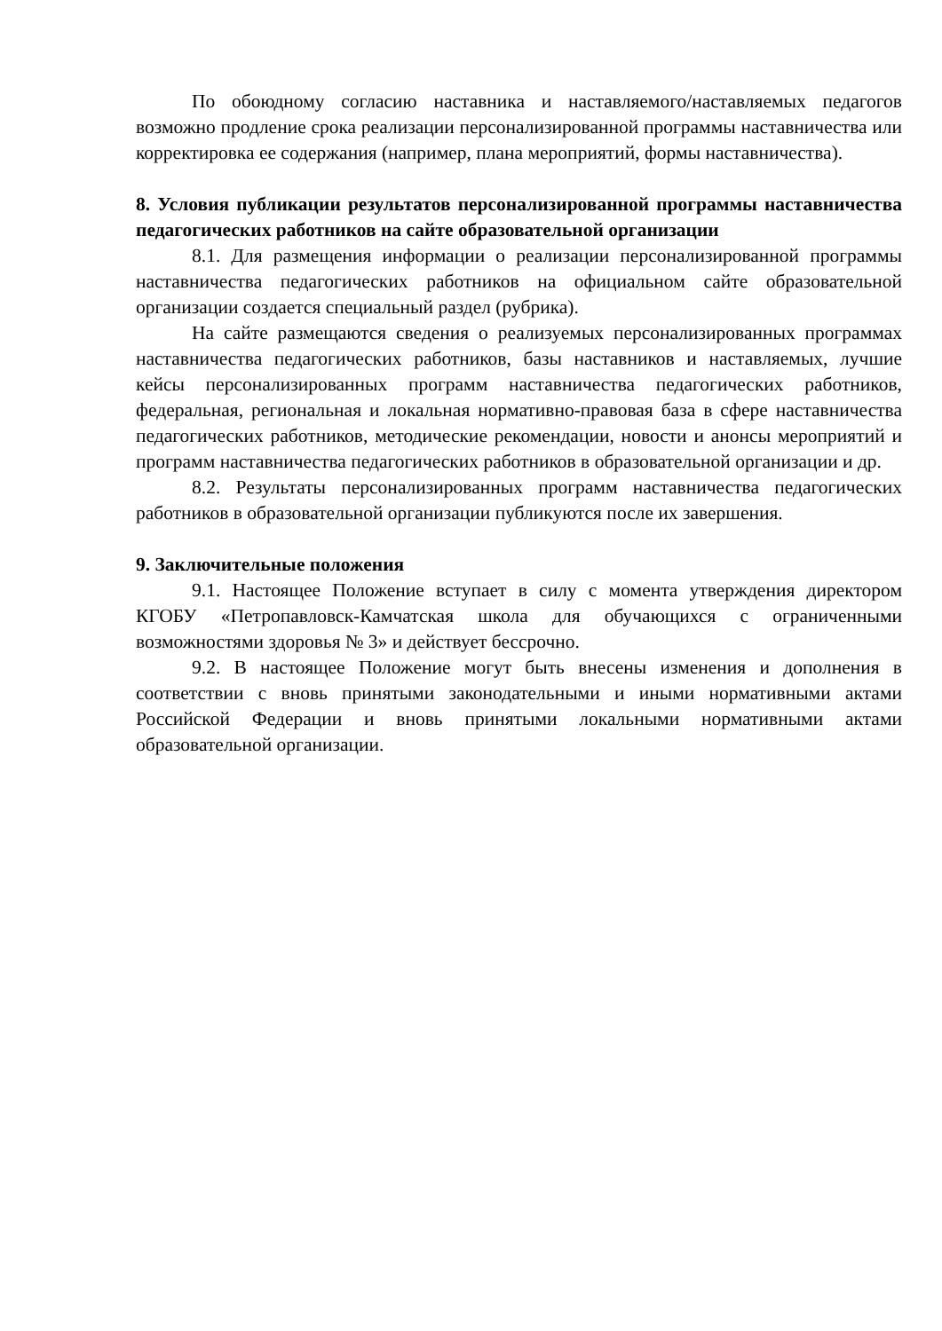По обоюдному согласию наставника и наставляемого/наставляемых педагогов возможно продление срока реализации персонализированной программы наставничества или корректировка ее содержания (например, плана мероприятий, формы наставничества).
8. Условия публикации результатов персонализированной программы наставничества педагогических работников на сайте образовательной организации
8.1. Для размещения информации о реализации персонализированной программы наставничества педагогических работников на официальном сайте образовательной организации создается специальный раздел (рубрика).
На сайте размещаются сведения о реализуемых персонализированных программах наставничества педагогических работников, базы наставников и наставляемых, лучшие кейсы персонализированных программ наставничества педагогических работников, федеральная, региональная и локальная нормативно-правовая база в сфере наставничества педагогических работников, методические рекомендации, новости и анонсы мероприятий и программ наставничества педагогических работников в образовательной организации и др.
8.2. Результаты персонализированных программ наставничества педагогических работников в образовательной организации публикуются после их завершения.
9. Заключительные положения
9.1. Настоящее Положение вступает в силу с момента утверждения директором КГОБУ «Петропавловск-Камчатская школа для обучающихся с ограниченными возможностями здоровья № 3» и действует бессрочно.
9.2. В настоящее Положение могут быть внесены изменения и дополнения в соответствии с вновь принятыми законодательными и иными нормативными актами Российской Федерации и вновь принятыми локальными нормативными актами образовательной организации.